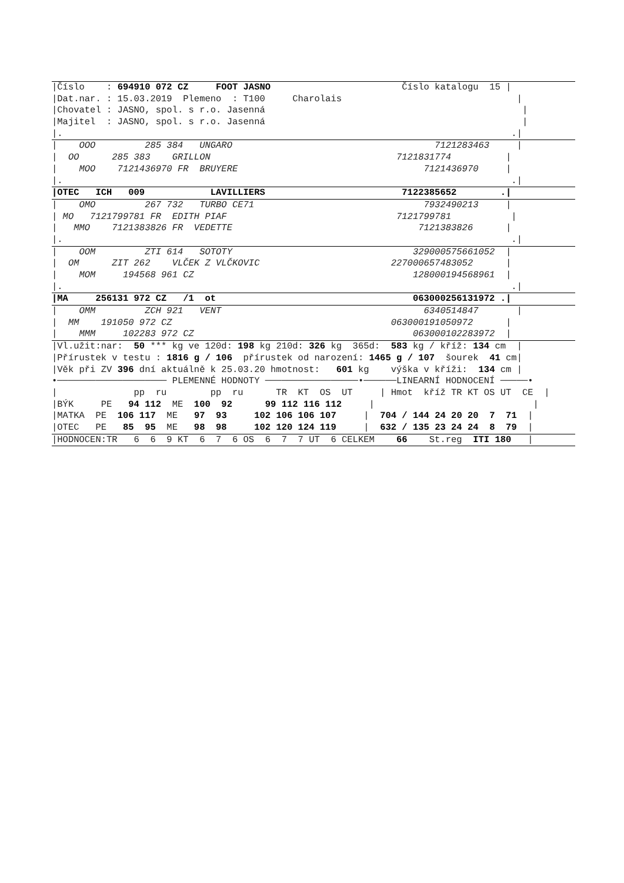|Číslo : 694910 072 CZ FOOT JASNO Číslo katalogu 15 |
|Dat.nar. : 15.03.2019 Plemeno : T100 Charolais |
|Chovatel : JASNO, spol. s r.o. Jasenná |
|Majitel : JASNO, spol. s r.o. Jasenná |
|. .|
| OOO 285 384 UNGARO 7121283463 |
| OO 285 383 GRILLON 7121831774 |
| MOO 7121436970 FR BRUYERE 7121436970 |
|. .|
|OTEC ICH 009 LAVILLIERS 7122385652 .|
| OMO 267 732 TURBO CE71 7932490213 |
| MO 7121799781 FR EDITH PIAF 7121799781 |
| MMO 7121383826 FR VEDETTE 7121383826 |
|. .|
| OOM ZTI 614 SOTOTY 329000575661052 |
| OM ZIT 262 VLČEK Z VLČKOVIC 227000657483052 |
| MOM 194568 961 CZ 128000194568961 |
|. .|
|MA 256131 972 CZ /1 ot 063000256131972 .|
| OMM ZCH 921 VENT 6340514847 |
| MM 191050 972 CZ 063000191050972 |
| MMM 102283 972 CZ 063000102283972 |
|Vl.užit:nar: 50 *** kg ve 120d: 198 kg 210d: 326 kg 365d: 583 kg / kříž: 134 cm |
|Přírustek v testu : 1816 g / 106 přírustek od narození: 1465 g / 107 šourek 41 cm|
|Věk při ZV 396 dní aktuálně k 25.03.20 hmotnost: 601 kg výška v kříži: 134 cm |
•──────────────────── PLEMENNÉ HODNOTY ─────────────────•──────LINEARNÍ HODNOCENÍ ─────•
| pp ru pp ru TR KT OS UT | Hmot kříž TR KT OS UT CE |
|BÝK PE 94 112 ME 100 92 99 112 116 112 | |
|MATKA PE 106 117 ME 97 93 102 106 106 107 | 704 / 144 24 20 20 7 71 |
|OTEC PE 85 95 ME 98 98 102 120 124 119 | 632 / 135 23 24 24 8 79 |
|HODNOCEN:TR 6 6 9 KT 6 7 6 OS 6 7 7 UT 6 CELKEM 66 St.reg ITI 180 |